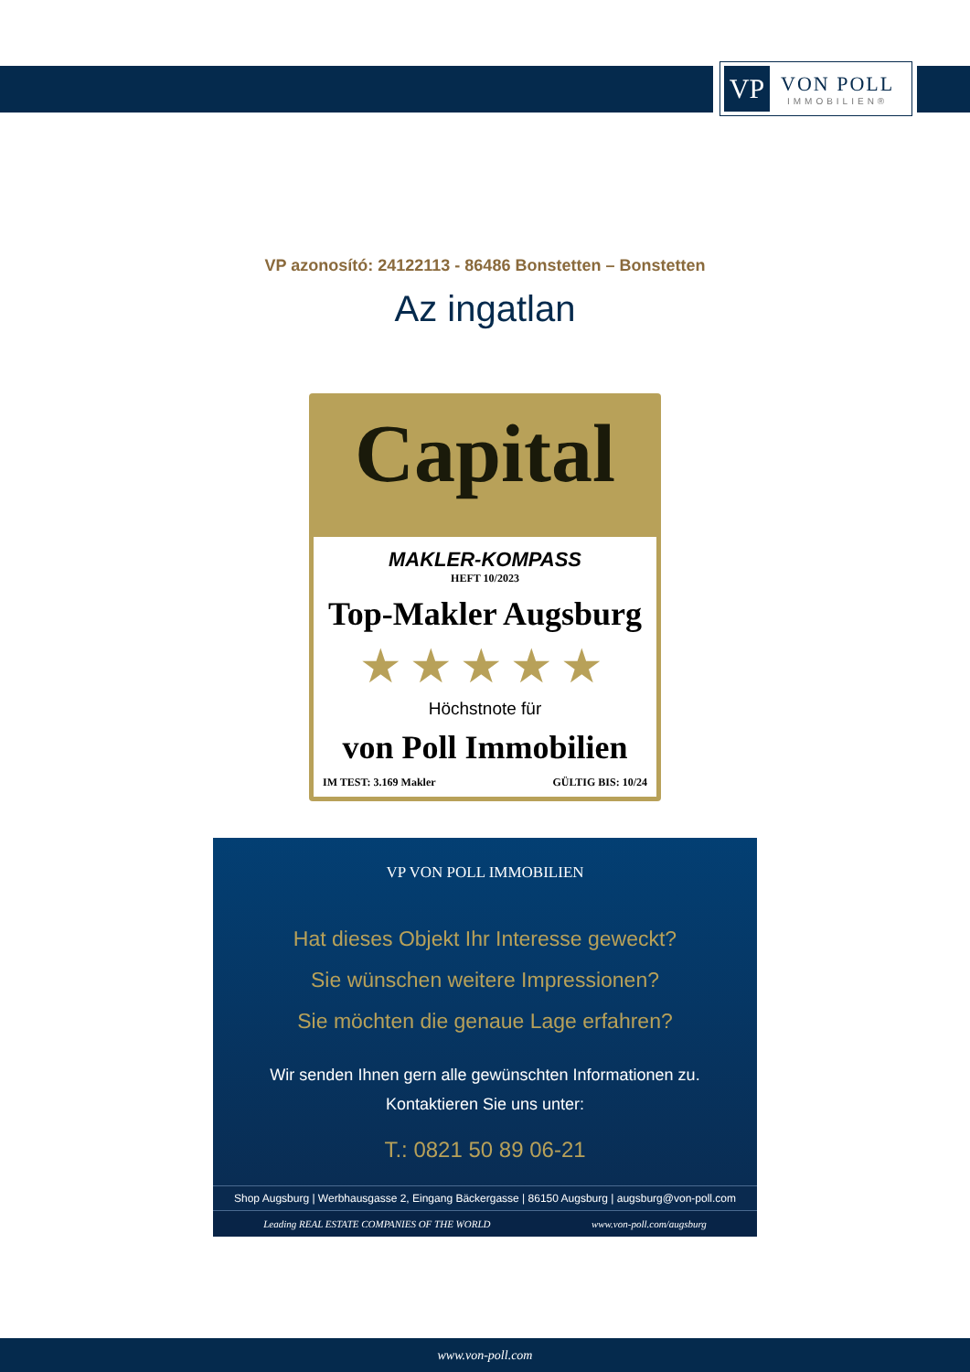VP
VON POLL
IMMOBILIEN®
VP azonosító: 24122113 - 86486 Bonstetten – Bonstetten
Az ingatlan
Capital
MAKLER-KOMPASS
HEFT 10/2023
Top-Makler Augsburg
★★★★★
Höchstnote für
von Poll Immobilien
IM TEST: 3.169 Makler GÜLTIG BIS: 10/24
VP VON POLL IMMOBILIEN
Hat dieses Objekt Ihr Interesse geweckt?
Sie wünschen weitere Impressionen?
Sie möchten die genaue Lage erfahren?
Wir senden Ihnen gern alle gewünschten Informationen zu.
Kontaktieren Sie uns unter:
T.: 0821 50 89 06-21
Shop Augsburg | Werbhausgasse 2, Eingang Bäckergasse | 86150 Augsburg | augsburg@von-poll.com
Leading REAL ESTATE COMPANIES OF THE WORLD www.von-poll.com/augsburg
www.von-poll.com